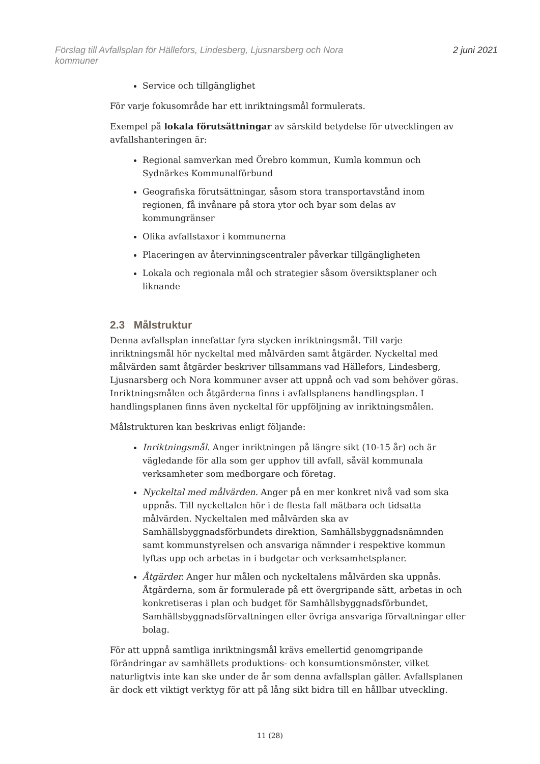Förslag till Avfallsplan för Hällefors, Lindesberg, Ljusnarsberg och Nora
kommuner
2 juni 2021
Service och tillgänglighet
För varje fokusområde har ett inriktningsmål formulerats.
Exempel på lokala förutsättningar av särskild betydelse för utvecklingen av avfallshanteringen är:
Regional samverkan med Örebro kommun, Kumla kommun och Sydnärkes Kommunalförbund
Geografiska förutsättningar, såsom stora transportavstånd inom regionen, få invånare på stora ytor och byar som delas av kommungränser
Olika avfallstaxor i kommunerna
Placeringen av återvinningscentraler påverkar tillgängligheten
Lokala och regionala mål och strategier såsom översiktsplaner och liknande
2.3 Målstruktur
Denna avfallsplan innefattar fyra stycken inriktningsmål. Till varje inriktningsmål hör nyckeltal med målvärden samt åtgärder. Nyckeltal med målvärden samt åtgärder beskriver tillsammans vad Hällefors, Lindesberg, Ljusnarsberg och Nora kommuner avser att uppnå och vad som behöver göras. Inriktningsmålen och åtgärderna finns i avfallsplanens handlingsplan. I handlingsplanen finns även nyckeltal för uppföljning av inriktningsmålen.
Målstrukturen kan beskrivas enligt följande:
Inriktningsmål. Anger inriktningen på längre sikt (10-15 år) och är vägledande för alla som ger upphov till avfall, såväl kommunala verksamheter som medborgare och företag.
Nyckeltal med målvärden. Anger på en mer konkret nivå vad som ska uppnås. Till nyckeltalen hör i de flesta fall mätbara och tidsatta målvärden. Nyckeltalen med målvärden ska av Samhällsbyggnadsförbundets direktion, Samhällsbyggnadsnämnden samt kommunstyrelsen och ansvariga nämnder i respektive kommun lyftas upp och arbetas in i budgetar och verksamhetsplaner.
Åtgärder. Anger hur målen och nyckeltalens målvärden ska uppnås. Åtgärderna, som är formulerade på ett övergripande sätt, arbetas in och konkretiseras i plan och budget för Samhällsbyggnadsförbundet, Samhällsbyggnadsförvaltningen eller övriga ansvariga förvaltningar eller bolag.
För att uppnå samtliga inriktningsmål krävs emellertid genomgripande förändringar av samhällets produktions- och konsumtionsmönster, vilket naturligtvis inte kan ske under de år som denna avfallsplan gäller. Avfallsplanen är dock ett viktigt verktyg för att på lång sikt bidra till en hållbar utveckling.
11 (28)